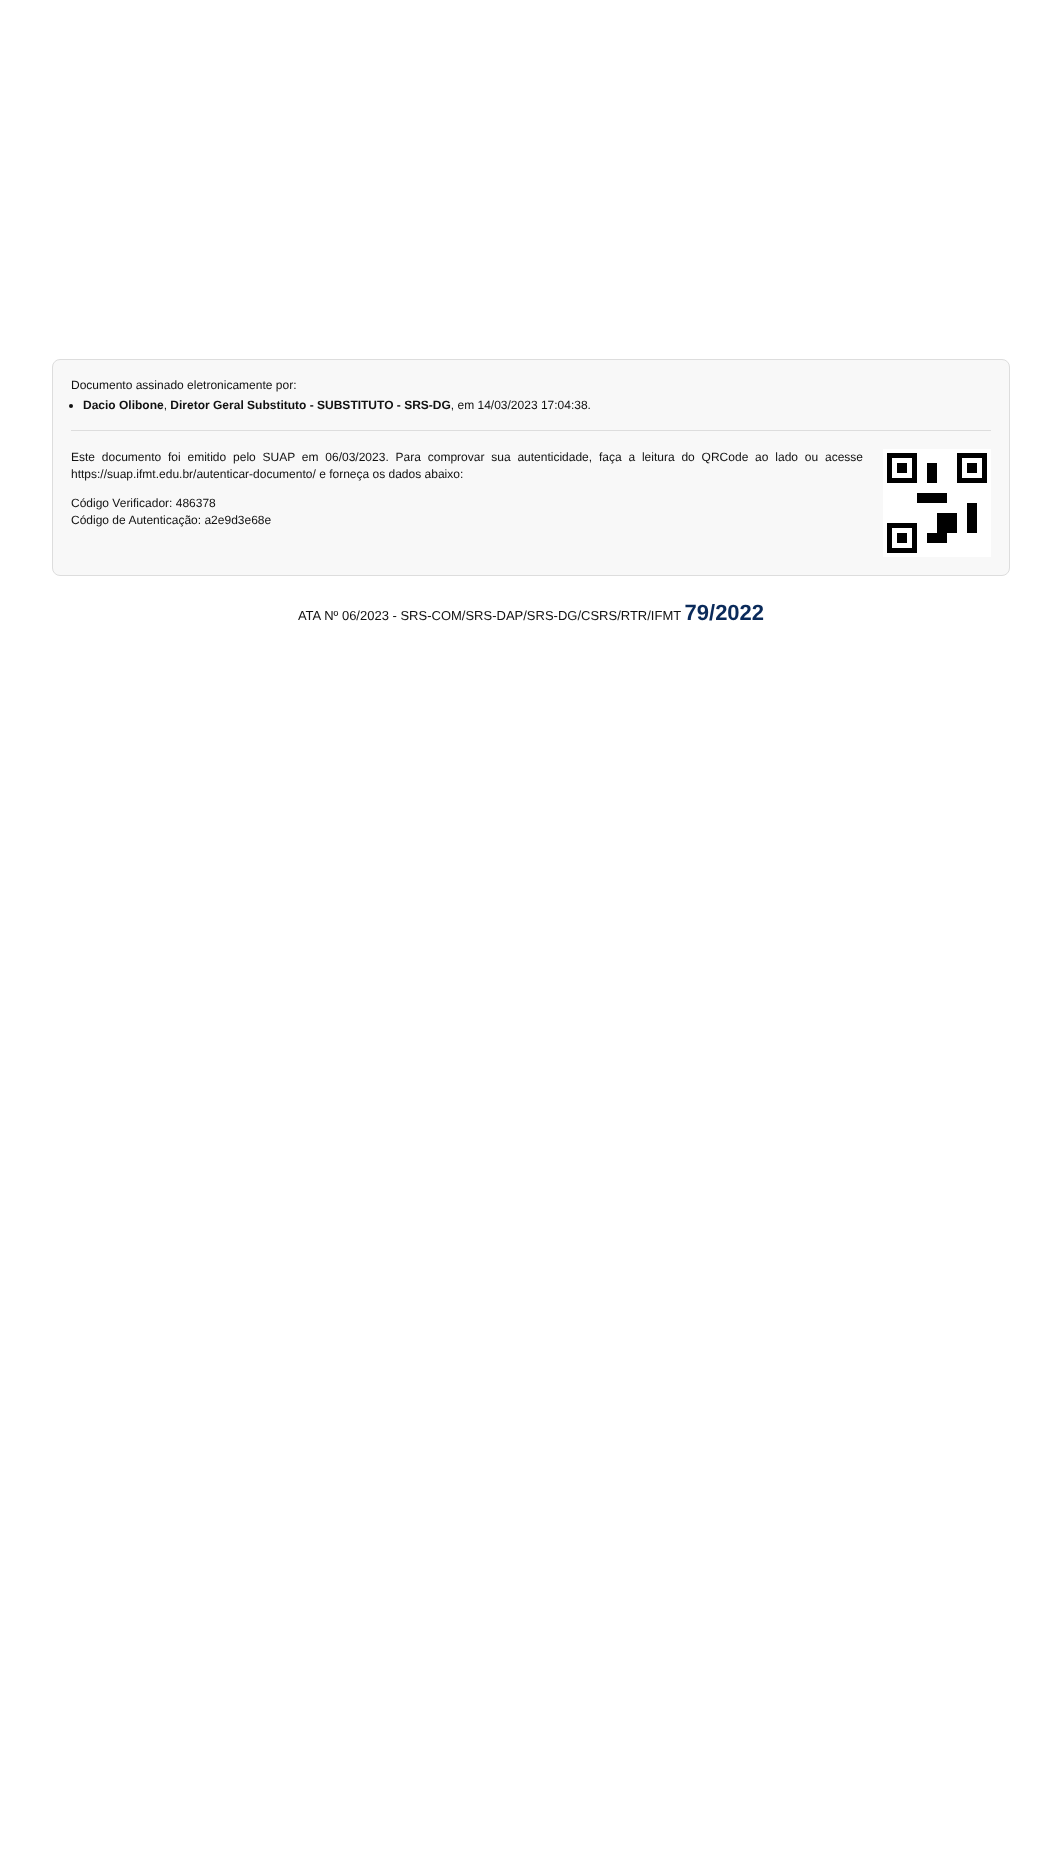Documento assinado eletronicamente por:
Dacio Olibone, Diretor Geral Substituto - SUBSTITUTO - SRS-DG, em 14/03/2023 17:04:38.
Este documento foi emitido pelo SUAP em 06/03/2023. Para comprovar sua autenticidade, faça a leitura do QRCode ao lado ou acesse https://suap.ifmt.edu.br/autenticar-documento/ e forneça os dados abaixo:
Código Verificador: 486378
Código de Autenticação: a2e9d3e68e
ATA Nº 06/2023 - SRS-COM/SRS-DAP/SRS-DG/CSRS/RTR/IFMT 79/2022